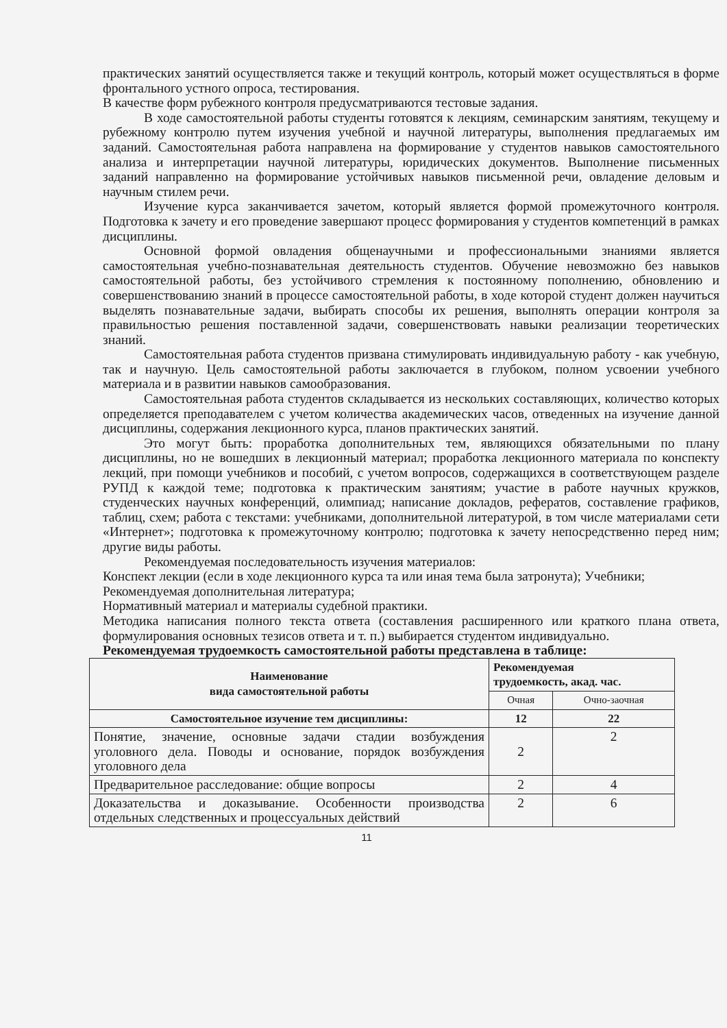практических занятий осуществляется также и текущий контроль, который может осуществляться в форме фронтального устного опроса, тестирования.
В качестве форм рубежного контроля предусматриваются тестовые задания.
В ходе самостоятельной работы студенты готовятся к лекциям, семинарским занятиям, текущему и рубежному контролю путем изучения учебной и научной литературы, выполнения предлагаемых им заданий. Самостоятельная работа направлена на формирование у студентов навыков самостоятельного анализа и интерпретации научной литературы, юридических документов. Выполнение письменных заданий направленно на формирование устойчивых навыков письменной речи, овладение деловым и научным стилем речи.
Изучение курса заканчивается зачетом, который является формой промежуточного контроля. Подготовка к зачету и его проведение завершают процесс формирования у студентов компетенций в рамках дисциплины.
Основной формой овладения общенаучными и профессиональными знаниями является самостоятельная учебно-познавательная деятельность студентов. Обучение невозможно без навыков самостоятельной работы, без устойчивого стремления к постоянному пополнению, обновлению и совершенствованию знаний в процессе самостоятельной работы, в ходе которой студент должен научиться выделять познавательные задачи, выбирать способы их решения, выполнять операции контроля за правильностью решения поставленной задачи, совершенствовать навыки реализации теоретических знаний.
Самостоятельная работа студентов призвана стимулировать индивидуальную работу - как учебную, так и научную. Цель самостоятельной работы заключается в глубоком, полном усвоении учебного материала и в развитии навыков самообразования.
Самостоятельная работа студентов складывается из нескольких составляющих, количество которых определяется преподавателем с учетом количества академических часов, отведенных на изучение данной дисциплины, содержания лекционного курса, планов практических занятий.
Это могут быть: проработка дополнительных тем, являющихся обязательными по плану дисциплины, но не вошедших в лекционный материал; проработка лекционного материала по конспекту лекций, при помощи учебников и пособий, с учетом вопросов, содержащихся в соответствующем разделе РУПД к каждой теме; подготовка к практическим занятиям; участие в работе научных кружков, студенческих научных конференций, олимпиад; написание докладов, рефератов, составление графиков, таблиц, схем; работа с текстами: учебниками, дополнительной литературой, в том числе материалами сети «Интернет»; подготовка к промежуточному контролю; подготовка к зачету непосредственно перед ним; другие виды работы.
Рекомендуемая последовательность изучения материалов:
Конспект лекции (если в ходе лекционного курса та или иная тема была затронута); Учебники;
Рекомендуемая дополнительная литература;
Нормативный материал и материалы судебной практики.
Методика написания полного текста ответа (составления расширенного или краткого плана ответа, формулирования основных тезисов ответа и т. п.) выбирается студентом индивидуально.
Рекомендуемая трудоемкость самостоятельной работы представлена в таблице:
| Наименование вида самостоятельной работы | Рекомендуемая трудоемкость, акад. час. | |
| --- | --- | --- |
| | Очная | Очно-заочная |
| Самостоятельное изучение тем дисциплины: | 12 | 22 |
| Понятие, значение, основные задачи стадии возбуждения уголовного дела. Поводы и основание, порядок возбуждения уголовного дела | 2 | 2 |
| Предварительное расследование: общие вопросы | 2 | 4 |
| Доказательства и доказывание. Особенности производства отдельных следственных и процессуальных действий | 2 | 6 |
11